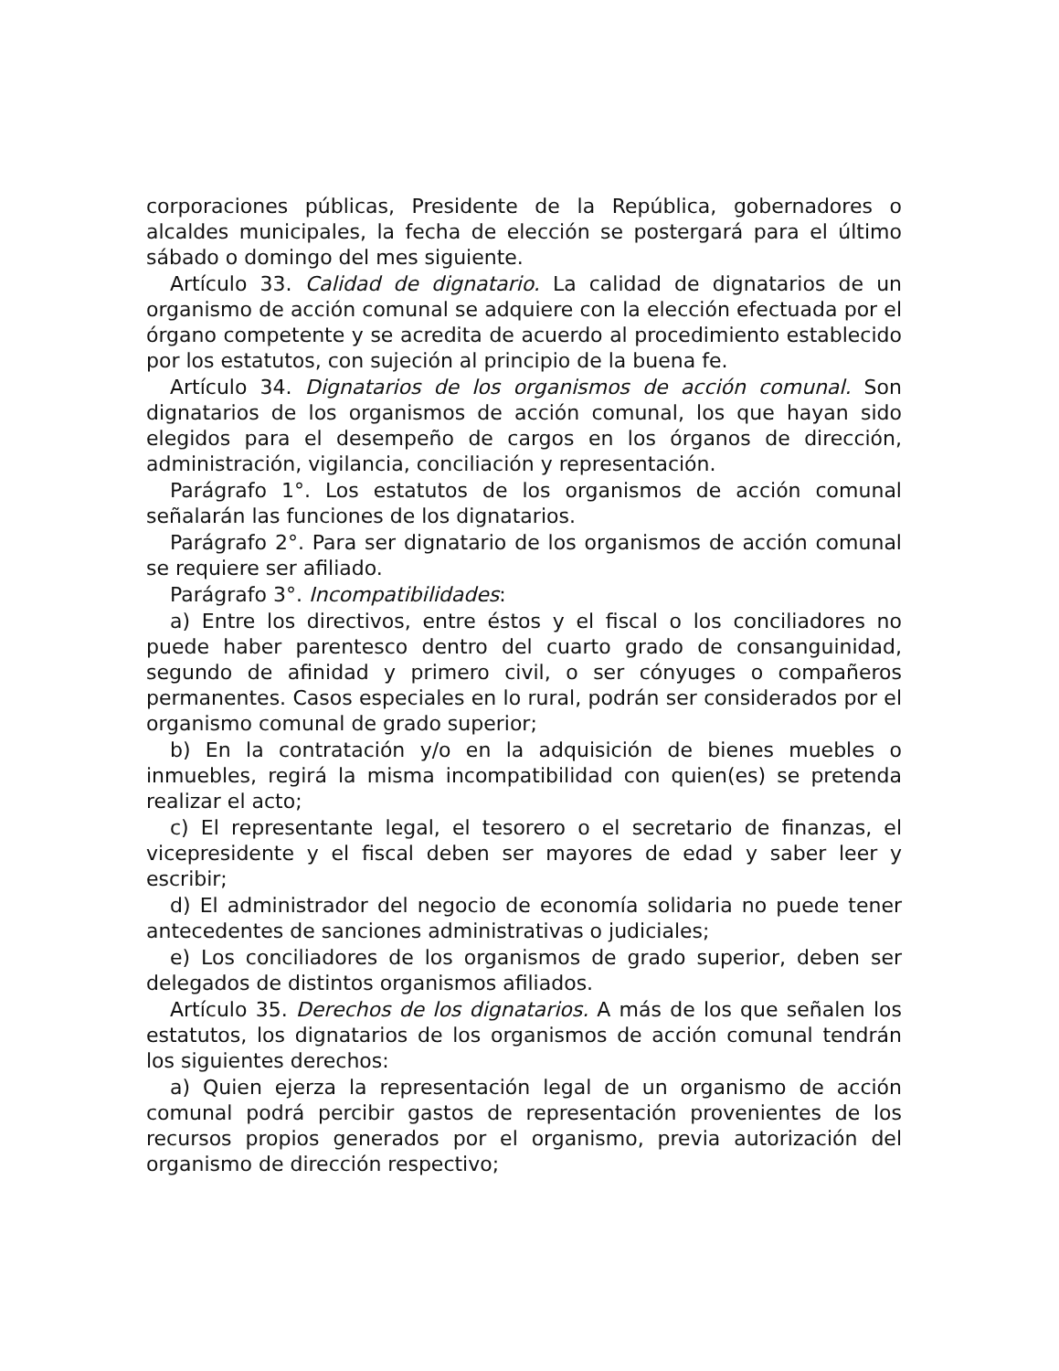corporaciones públicas, Presidente de la República, gobernadores o alcaldes municipales, la fecha de elección se postergará para el último sábado o domingo del mes siguiente.
Artículo 33. Calidad de dignatario. La calidad de dignatarios de un organismo de acción comunal se adquiere con la elección efectuada por el órgano competente y se acredita de acuerdo al procedimiento establecido por los estatutos, con sujeción al principio de la buena fe.
Artículo 34. Dignatarios de los organismos de acción comunal. Son dignatarios de los organismos de acción comunal, los que hayan sido elegidos para el desempeño de cargos en los órganos de dirección, administración, vigilancia, conciliación y representación.
Parágrafo 1°. Los estatutos de los organismos de acción comunal señalarán las funciones de los dignatarios.
Parágrafo 2°. Para ser dignatario de los organismos de acción comunal se requiere ser afiliado.
Parágrafo 3°. Incompatibilidades:
a) Entre los directivos, entre éstos y el fiscal o los conciliadores no puede haber parentesco dentro del cuarto grado de consanguinidad, segundo de afinidad y primero civil, o ser cónyuges o compañeros permanentes. Casos especiales en lo rural, podrán ser considerados por el organismo comunal de grado superior;
b) En la contratación y/o en la adquisición de bienes muebles o inmuebles, regirá la misma incompatibilidad con quien(es) se pretenda realizar el acto;
c) El representante legal, el tesorero o el secretario de finanzas, el vicepresidente y el fiscal deben ser mayores de edad y saber leer y escribir;
d) El administrador del negocio de economía solidaria no puede tener antecedentes de sanciones administrativas o judiciales;
e) Los conciliadores de los organismos de grado superior, deben ser delegados de distintos organismos afiliados.
Artículo 35. Derechos de los dignatarios. A más de los que señalen los estatutos, los dignatarios de los organismos de acción comunal tendrán los siguientes derechos:
a) Quien ejerza la representación legal de un organismo de acción comunal podrá percibir gastos de representación provenientes de los recursos propios generados por el organismo, previa autorización del organismo de dirección respectivo;